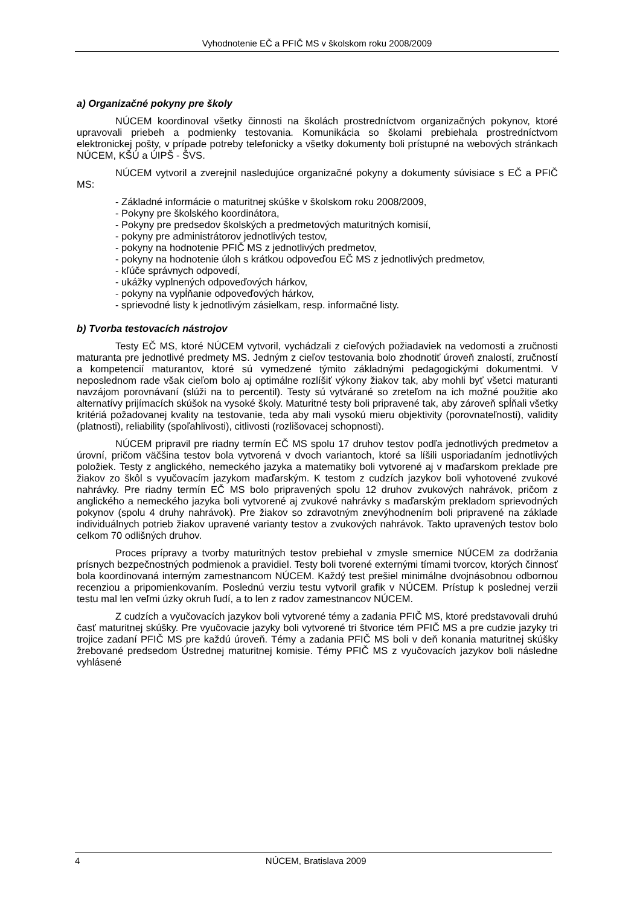Vyhodnotenie EČ a PFIČ MS v školskom roku 2008/2009
a) Organizačné pokyny pre školy
NÚCEM koordinoval všetky činnosti na školách prostredníctvom organizačných pokynov, ktoré upravovali priebeh a podmienky testovania. Komunikácia so školami prebiehala prostredníctvom elektronickej pošty, v prípade potreby telefonicky a všetky dokumenty boli prístupné na webových stránkach NÚCEM, KŠÚ a ÚIPŠ - ŠVS.
NÚCEM vytvoril a zverejnil nasledujúce organizačné pokyny a dokumenty súvisiace s EČ a PFIČ MS:
- Základné informácie o maturitnej skúške v školskom roku 2008/2009,
- Pokyny pre školského koordinátora,
- Pokyny pre predsedov školských a predmetových maturitných komisií,
- pokyny pre administrátorov jednotlivých testov,
- pokyny na hodnotenie PFIČ MS z jednotlivých predmetov,
- pokyny na hodnotenie úloh s krátkou odpoveďou EČ MS z jednotlivých predmetov,
- kľúče správnych odpovedí,
- ukážky vyplnených odpoveďových hárkov,
- pokyny na vypĺňanie odpoveďových hárkov,
- sprievodné listy k jednotlivým zásielkam, resp. informačné listy.
b) Tvorba testovacích nástrojov
Testy EČ MS, ktoré NÚCEM vytvoril, vychádzali z cieľových požiadaviek na vedomosti a zručnosti maturanta pre jednotlivé predmety MS. Jedným z cieľov testovania bolo zhodnotiť úroveň znalostí, zručností a kompetencií maturantov, ktoré sú vymedzené týmito základnými pedagogickými dokumentmi. V neposlednom rade však cieľom bolo aj optimálne rozlíšiť výkony žiakov tak, aby mohli byť všetci maturanti navzájom porovnávaní (slúži na to percentil). Testy sú vytvárané so zreteľom na ich možné použitie ako alternatívy prijímacích skúšok na vysoké školy. Maturitné testy boli pripravené tak, aby zároveň spĺňali všetky kritériá požadovanej kvality na testovanie, teda aby mali vysokú mieru objektivity (porovnateľnosti), validity (platnosti), reliability (spoľahlivosti), citlivosti (rozlišovacej schopnosti).
NÚCEM pripravil pre riadny termín EČ MS spolu 17 druhov testov podľa jednotlivých predmetov a úrovní, pričom väčšina testov bola vytvorená v dvoch variantoch, ktoré sa líšili usporiadaním jednotlivých položiek. Testy z anglického, nemeckého jazyka a matematiky boli vytvorené aj v maďarskom preklade pre žiakov zo škôl s vyučovacím jazykom maďarským. K testom z cudzích jazykov boli vyhotovené zvukové nahrávky. Pre riadny termín EČ MS bolo pripravených spolu 12 druhov zvukových nahrávok, pričom z anglického a nemeckého jazyka boli vytvorené aj zvukové nahrávky s maďarským prekladom sprievodných pokynov (spolu 4 druhy nahrávok). Pre žiakov so zdravotným znevýhodnením boli pripravené na základe individuálnych potrieb žiakov upravené varianty testov a zvukových nahrávok. Takto upravených testov bolo celkom 70 odlišných druhov.
Proces prípravy a tvorby maturitných testov prebiehal v zmysle smernice NÚCEM za dodržania prísnych bezpečnostných podmienok a pravidiel. Testy boli tvorené externými tímami tvorcov, ktorých činnosť bola koordinovaná interným zamestnancom NÚCEM. Každý test prešiel minimálne dvojnásobnou odbornou recenziou a pripomienkovaním. Poslednú verziu testu vytvoril grafik v NÚCEM. Prístup k poslednej verzii testu mal len veľmi úzky okruh ľudí, a to len z radov zamestnancov NÚCEM.
Z cudzích a vyučovacích jazykov boli vytvorené témy a zadania PFIČ MS, ktoré predstavovali druhú časť maturitnej skúšky. Pre vyučovacie jazyky boli vytvorené tri štvorice tém PFIČ MS a pre cudzie jazyky tri trojice zadaní PFIČ MS pre každú úroveň. Témy a zadania PFIČ MS boli v deň konania maturitnej skúšky žrebované predsedom Ústrednej maturitnej komisie. Témy PFIČ MS z vyučovacích jazykov boli následne vyhlásené
4 NÚCEM, Bratislava 2009